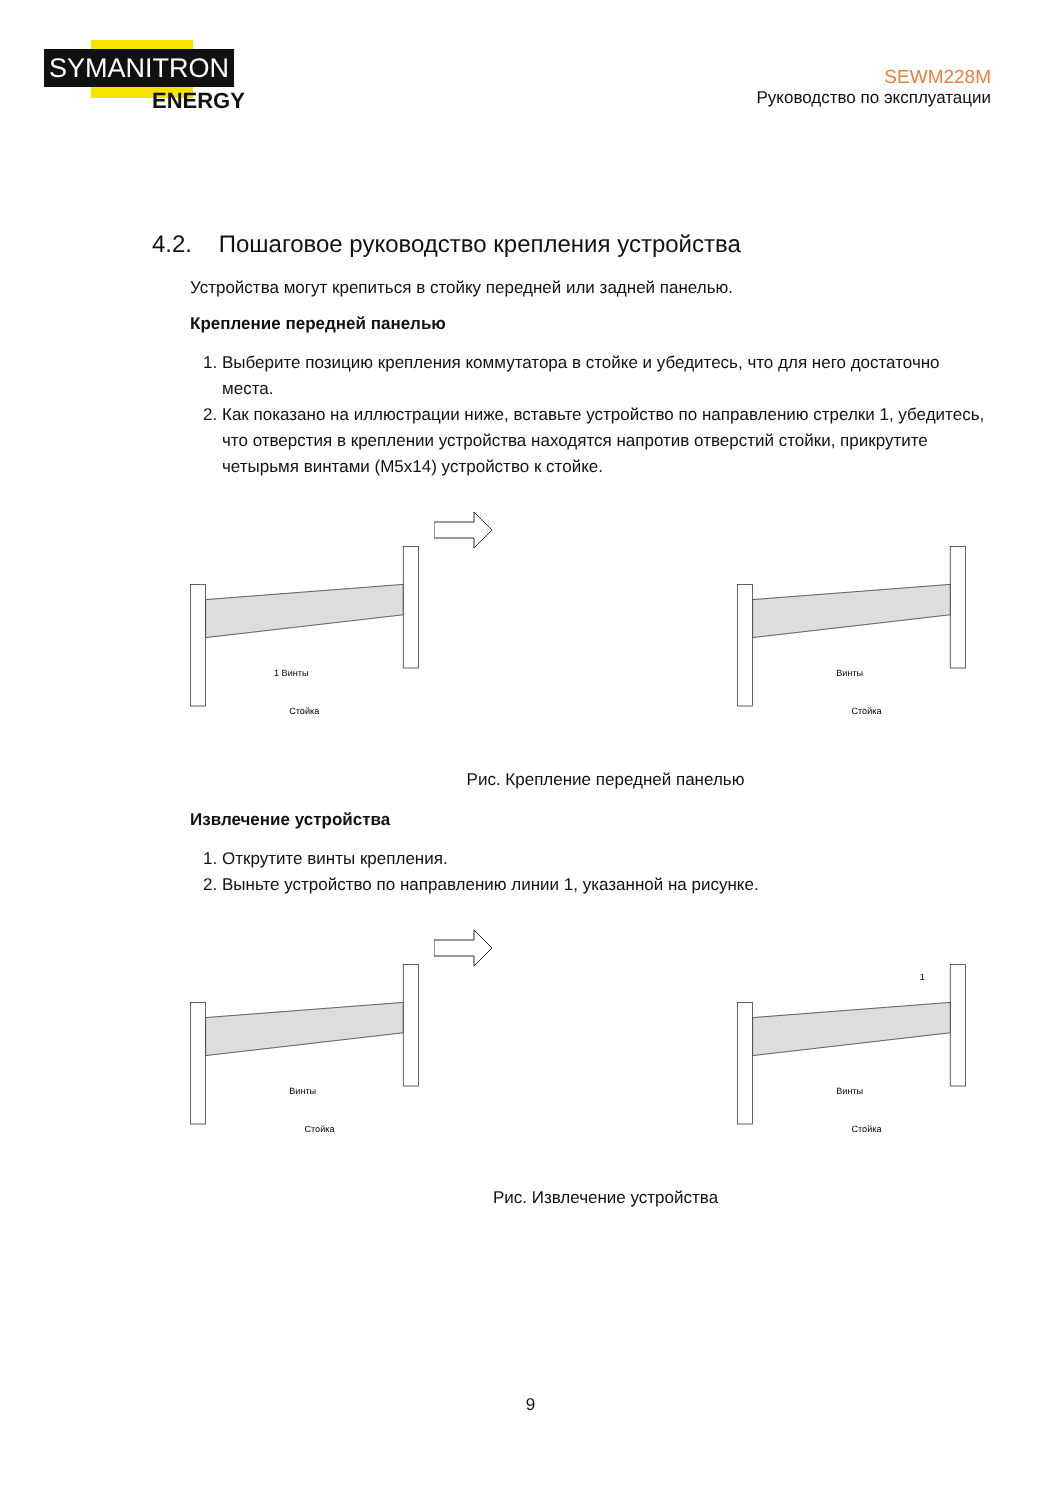SYMANITRON
ENERGY
SEWM228M
Руководство по эксплуатации
4.2. Пошаговое руководство крепления устройства
Устройства могут крепиться в стойку передней или задней панелью.
Крепление передней панелью
1. Выберите позицию крепления коммутатора в стойке и убедитесь, что для него достаточно места.
2. Как показано на иллюстрации ниже, вставьте устройство по направлению стрелки 1, убедитесь, что отверстия в креплении устройства находятся напротив отверстий стойки, прикрутите четырьмя винтами (М5х14) устройство к стойке.
1 Винты
Стойка
Винты
Стойка
Рис. Крепление передней панелью
Извлечение устройства
1. Открутите винты крепления.
2. Выньте устройство по направлению линии 1, указанной на рисунке.
Винты
Стойка
1
Винты
Стойка
Рис. Извлечение устройства
9